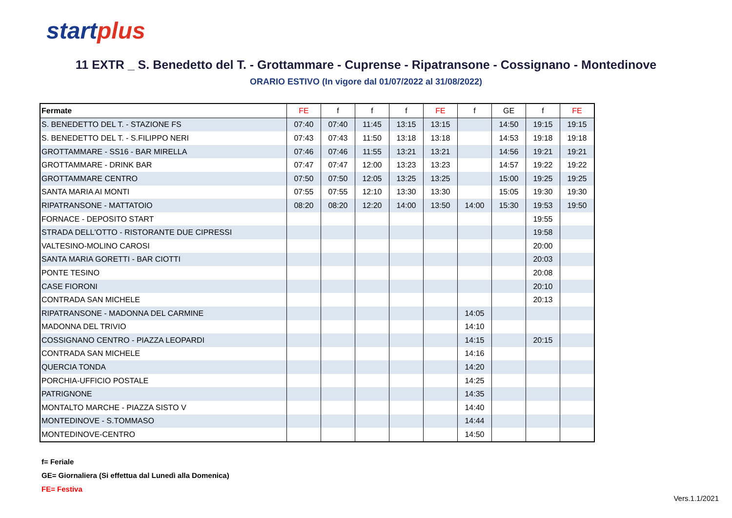startplus
11 EXTR _ S. Benedetto del T. - Grottammare - Cuprense - Ripatransone - Cossignano - Montedinove
ORARIO ESTIVO (In vigore dal 01/07/2022 al 31/08/2022)
| Fermate | FE | f | f | f | FE | f | GE | f | FE |
| --- | --- | --- | --- | --- | --- | --- | --- | --- | --- |
| S. BENEDETTO DEL T. - STAZIONE FS | 07:40 | 07:40 | 11:45 | 13:15 | 13:15 | | 14:50 | 19:15 | 19:15 |
| S. BENEDETTO DEL T. - S.FILIPPO NERI | 07:43 | 07:43 | 11:50 | 13:18 | 13:18 | | 14:53 | 19:18 | 19:18 |
| GROTTAMMARE - SS16 - BAR MIRELLA | 07:46 | 07:46 | 11:55 | 13:21 | 13:21 | | 14:56 | 19:21 | 19:21 |
| GROTTAMMARE - DRINK BAR | 07:47 | 07:47 | 12:00 | 13:23 | 13:23 | | 14:57 | 19:22 | 19:22 |
| GROTTAMMARE CENTRO | 07:50 | 07:50 | 12:05 | 13:25 | 13:25 | | 15:00 | 19:25 | 19:25 |
| SANTA MARIA AI MONTI | 07:55 | 07:55 | 12:10 | 13:30 | 13:30 | | 15:05 | 19:30 | 19:30 |
| RIPATRANSONE - MATTATOIO | 08:20 | 08:20 | 12:20 | 14:00 | 13:50 | 14:00 | 15:30 | 19:53 | 19:50 |
| FORNACE - DEPOSITO START | | | | | | | | 19:55 | |
| STRADA DELL'OTTO - RISTORANTE DUE CIPRESSI | | | | | | | | 19:58 | |
| VALTESINO-MOLINO CAROSI | | | | | | | | 20:00 | |
| SANTA MARIA GORETTI - BAR CIOTTI | | | | | | | | 20:03 | |
| PONTE TESINO | | | | | | | | 20:08 | |
| CASE FIORONI | | | | | | | | 20:10 | |
| CONTRADA SAN MICHELE | | | | | | | | 20:13 | |
| RIPATRANSONE - MADONNA DEL CARMINE | | | | | | 14:05 | | | |
| MADONNA DEL TRIVIO | | | | | | 14:10 | | | |
| COSSIGNANO CENTRO - PIAZZA LEOPARDI | | | | | | 14:15 | | 20:15 | |
| CONTRADA SAN MICHELE | | | | | | 14:16 | | | |
| QUERCIA TONDA | | | | | | 14:20 | | | |
| PORCHIA-UFFICIO POSTALE | | | | | | 14:25 | | | |
| PATRIGNONE | | | | | | 14:35 | | | |
| MONTALTO MARCHE - PIAZZA SISTO V | | | | | | 14:40 | | | |
| MONTEDINOVE - S.TOMMASO | | | | | | 14:44 | | | |
| MONTEDINOVE-CENTRO | | | | | | 14:50 | | | |
f= Feriale
GE= Giornaliera (Si effettua dal Lunedì alla Domenica)
FE= Festiva
Vers.1.1/2021